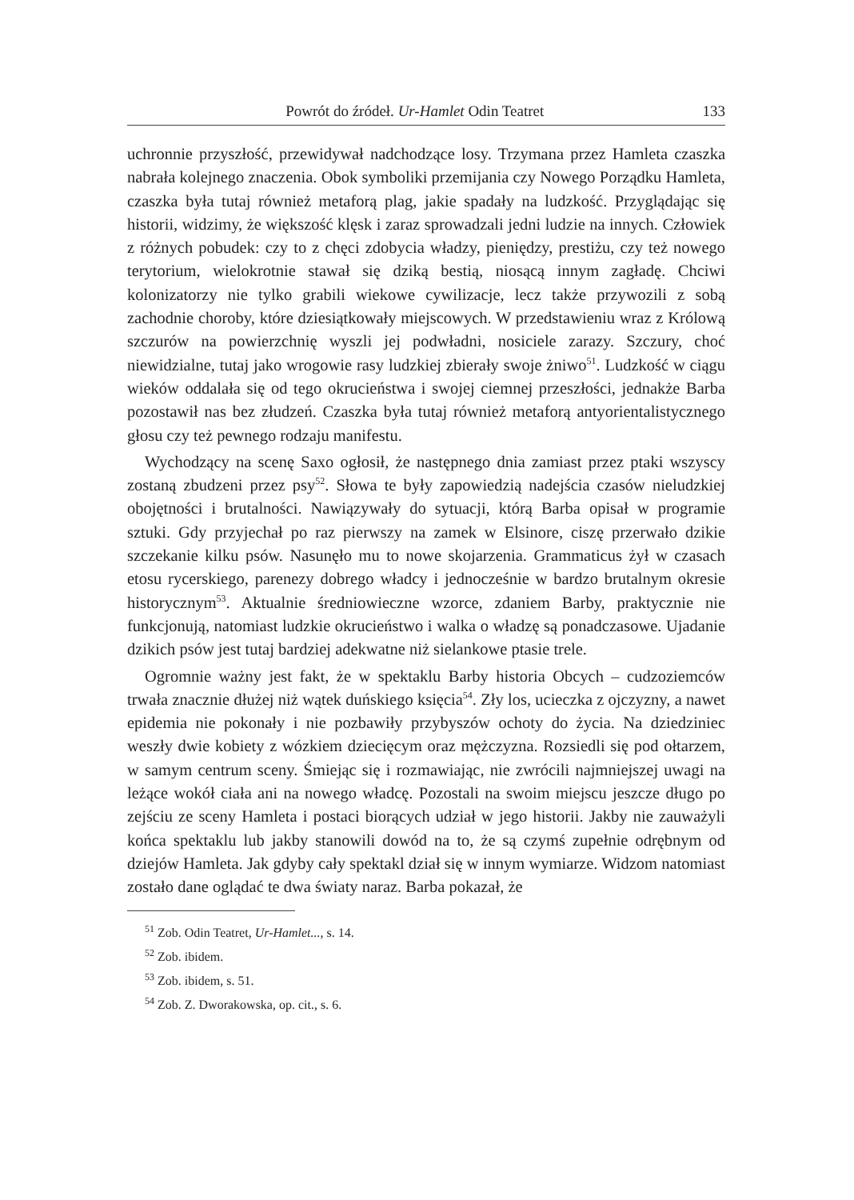Powrót do źródeł. Ur-Hamlet Odin Teatret 133
uchronnie przyszłość, przewidywał nadchodzące losy. Trzymana przez Hamleta czaszka nabrała kolejnego znaczenia. Obok symboliki przemijania czy Nowego Porządku Hamleta, czaszka była tutaj również metaforą plag, jakie spadały na ludzkość. Przyglądając się historii, widzimy, że większość klęsk i zaraz sprowadzali jedni ludzie na innych. Człowiek z różnych pobudek: czy to z chęci zdobycia władzy, pieniędzy, prestiżu, czy też nowego terytorium, wielokrotnie stawał się dziką bestią, niosącą innym zagładę. Chciwi kolonizatorzy nie tylko grabili wiekowe cywilizacje, lecz także przywozili z sobą zachodnie choroby, które dziesiątkowały miejscowych. W przedstawieniu wraz z Królową szczurów na powierzchnię wyszli jej podwładni, nosiciele zarazy. Szczury, choć niewidzialne, tutaj jako wrogowie rasy ludzkiej zbierały swoje żniwo<sup>51</sup>. Ludzkość w ciągu wieków oddalała się od tego okrucieństwa i swojej ciemnej przeszłości, jednakże Barba pozostawił nas bez złudzeń. Czaszka była tutaj również metaforą antyorientalistycznego głosu czy też pewnego rodzaju manifestu.
Wychodzący na scenę Saxo ogłosił, że następnego dnia zamiast przez ptaki wszyscy zostaną zbudzeni przez psy<sup>52</sup>. Słowa te były zapowiedzią nadejścia czasów nieludzkiej obojętności i brutalności. Nawiązywały do sytuacji, którą Barba opisał w programie sztuki. Gdy przyjechał po raz pierwszy na zamek w Elsinore, ciszę przerwało dzikie szczekanie kilku psów. Nasunęło mu to nowe skojarzenia. Grammaticus żył w czasach etosu rycerskiego, parenezy dobrego władcy i jednocześnie w bardzo brutalnym okresie historycznym<sup>53</sup>. Aktualnie średniowieczne wzorce, zdaniem Barby, praktycznie nie funkcjonują, natomiast ludzkie okrucieństwo i walka o władzę są ponadczasowe. Ujadanie dzikich psów jest tutaj bardziej adekwatne niż sielankowe ptasie trele.
Ogromnie ważny jest fakt, że w spektaklu Barby historia Obcych – cudzoziemców trwała znacznie dłużej niż wątek duńskiego księcia<sup>54</sup>. Zły los, ucieczka z ojczyzny, a nawet epidemia nie pokonały i nie pozbawiły przybyszów ochoty do życia. Na dziedziniec weszły dwie kobiety z wózkiem dziecięcym oraz mężczyzna. Rozsiedli się pod ołtarzem, w samym centrum sceny. Śmiejąc się i rozmawiając, nie zwrócili najmniejszej uwagi na leżące wokół ciała ani na nowego władcę. Pozostali na swoim miejscu jeszcze długo po zejściu ze sceny Hamleta i postaci biorących udział w jego historii. Jakby nie zauważyli końca spektaklu lub jakby stanowili dowód na to, że są czymś zupełnie odrębnym od dziejów Hamleta. Jak gdyby cały spektakl dział się w innym wymiarze. Widzom natomiast zostało dane oglądać te dwa światy naraz. Barba pokazał, że
<sup>51</sup> Zob. Odin Teatret, Ur-Hamlet..., s. 14.
<sup>52</sup> Zob. ibidem.
<sup>53</sup> Zob. ibidem, s. 51.
<sup>54</sup> Zob. Z. Dworakowska, op. cit., s. 6.